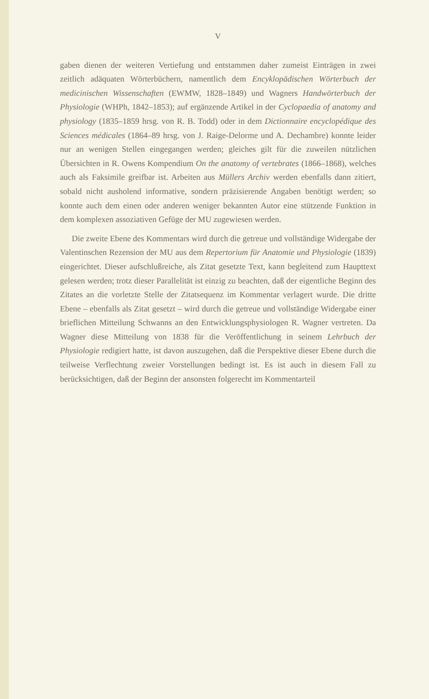V
gaben dienen der weiteren Vertiefung und entstammen daher zumeist Einträgen in zwei zeitlich adäquaten Wörterbüchern, namentlich dem Encyklopädischen Wörterbuch der medicinischen Wissenschaften (EWMW, 1828–1849) und Wagners Handwörterbuch der Physiologie (WHPh, 1842–1853); auf ergänzende Artikel in der Cyclopaedia of anatomy and physiology (1835–1859 hrsg. von R. B. Todd) oder in dem Dictionnaire encyclopédique des Sciences médicales (1864–89 hrsg. von J. Raige-Delorme und A. Dechambre) konnte leider nur an wenigen Stellen eingegangen werden; gleiches gilt für die zuweilen nützlichen Übersichten in R. Owens Kompendium On the anatomy of vertebrates (1866–1868), welches auch als Faksimile greifbar ist. Arbeiten aus Müllers Archiv werden ebenfalls dann zitiert, sobald nicht ausholend informative, sondern präzisierende Angaben benötigt werden; so konnte auch dem einen oder anderen weniger bekannten Autor eine stützende Funktion in dem komplexen assoziativen Gefüge der MU zugewiesen werden.
Die zweite Ebene des Kommentars wird durch die getreue und vollständige Widergabe der Valentinschen Rezension der MU aus dem Repertorium für Anatomie und Physiologie (1839) eingerichtet. Dieser aufschlußreiche, als Zitat gesetzte Text, kann begleitend zum Haupttext gelesen werden; trotz dieser Parallelität ist einzig zu beachten, daß der eigentliche Beginn des Zitates an die vorletzte Stelle der Zitatsequenz im Kommentar verlagert wurde. Die dritte Ebene – ebenfalls als Zitat gesetzt – wird durch die getreue und vollständige Widergabe einer brieflichen Mitteilung Schwanns an den Entwicklungsphysiologen R. Wagner vertreten. Da Wagner diese Mitteilung von 1838 für die Veröffentlichung in seinem Lehrbuch der Physiologie redigiert hatte, ist davon auszugehen, daß die Perspektive dieser Ebene durch die teilweise Verflechtung zweier Vorstellungen bedingt ist. Es ist auch in diesem Fall zu berücksichtigen, daß der Beginn der ansonsten folgerecht im Kommentarteil